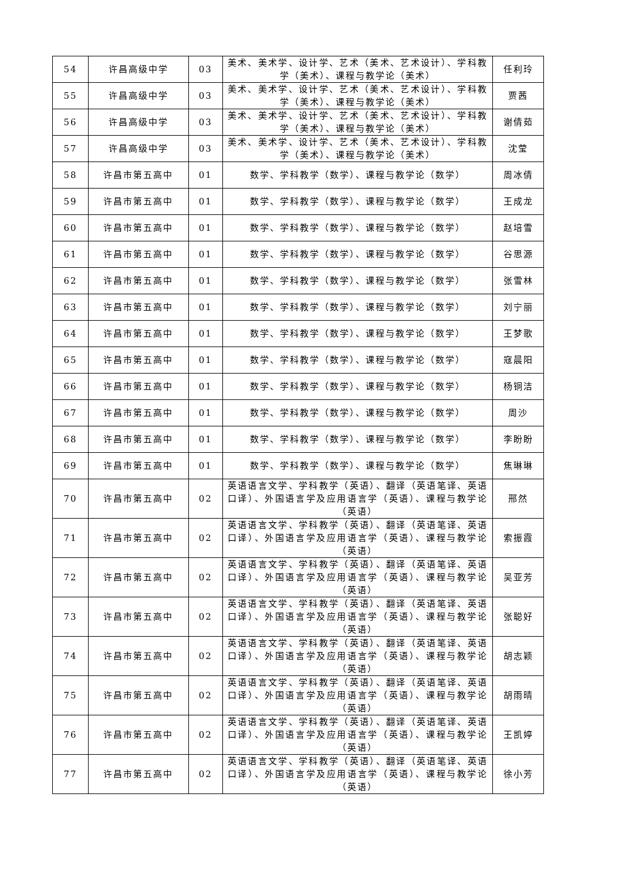| 54 | 许昌高级中学 | 03 | 美术、美术学、设计学、艺术（美术、艺术设计）、学科教学（美术）、课程与教学论（美术） | 任利玲 |
| 55 | 许昌高级中学 | 03 | 美术、美术学、设计学、艺术（美术、艺术设计）、学科教学（美术）、课程与教学论（美术） | 贾茜 |
| 56 | 许昌高级中学 | 03 | 美术、美术学、设计学、艺术（美术、艺术设计）、学科教学（美术）、课程与教学论（美术） | 谢倩茹 |
| 57 | 许昌高级中学 | 03 | 美术、美术学、设计学、艺术（美术、艺术设计）、学科教学（美术）、课程与教学论（美术） | 沈莹 |
| 58 | 许昌市第五高中 | 01 | 数学、学科教学（数学）、课程与教学论（数学） | 周冰倩 |
| 59 | 许昌市第五高中 | 01 | 数学、学科教学（数学）、课程与教学论（数学） | 王成龙 |
| 60 | 许昌市第五高中 | 01 | 数学、学科教学（数学）、课程与教学论（数学） | 赵培雪 |
| 61 | 许昌市第五高中 | 01 | 数学、学科教学（数学）、课程与教学论（数学） | 谷思源 |
| 62 | 许昌市第五高中 | 01 | 数学、学科教学（数学）、课程与教学论（数学） | 张雪林 |
| 63 | 许昌市第五高中 | 01 | 数学、学科教学（数学）、课程与教学论（数学） | 刘宁丽 |
| 64 | 许昌市第五高中 | 01 | 数学、学科教学（数学）、课程与教学论（数学） | 王梦歌 |
| 65 | 许昌市第五高中 | 01 | 数学、学科教学（数学）、课程与教学论（数学） | 寇晨阳 |
| 66 | 许昌市第五高中 | 01 | 数学、学科教学（数学）、课程与教学论（数学） | 杨铜洁 |
| 67 | 许昌市第五高中 | 01 | 数学、学科教学（数学）、课程与教学论（数学） | 周沙 |
| 68 | 许昌市第五高中 | 01 | 数学、学科教学（数学）、课程与教学论（数学） | 李盼盼 |
| 69 | 许昌市第五高中 | 01 | 数学、学科教学（数学）、课程与教学论（数学） | 焦琳琳 |
| 70 | 许昌市第五高中 | 02 | 英语语言文学、学科教学（英语）、翻译（英语笔译、英语口译）、外国语言学及应用语言学（英语）、课程与教学论（英语） | 邢然 |
| 71 | 许昌市第五高中 | 02 | 英语语言文学、学科教学（英语）、翻译（英语笔译、英语口译）、外国语言学及应用语言学（英语）、课程与教学论（英语） | 索振霞 |
| 72 | 许昌市第五高中 | 02 | 英语语言文学、学科教学（英语）、翻译（英语笔译、英语口译）、外国语言学及应用语言学（英语）、课程与教学论（英语） | 吴亚芳 |
| 73 | 许昌市第五高中 | 02 | 英语语言文学、学科教学（英语）、翻译（英语笔译、英语口译）、外国语言学及应用语言学（英语）、课程与教学论（英语） | 张聪好 |
| 74 | 许昌市第五高中 | 02 | 英语语言文学、学科教学（英语）、翻译（英语笔译、英语口译）、外国语言学及应用语言学（英语）、课程与教学论（英语） | 胡志颖 |
| 75 | 许昌市第五高中 | 02 | 英语语言文学、学科教学（英语）、翻译（英语笔译、英语口译）、外国语言学及应用语言学（英语）、课程与教学论（英语） | 胡雨晴 |
| 76 | 许昌市第五高中 | 02 | 英语语言文学、学科教学（英语）、翻译（英语笔译、英语口译）、外国语言学及应用语言学（英语）、课程与教学论（英语） | 王凯婷 |
| 77 | 许昌市第五高中 | 02 | 英语语言文学、学科教学（英语）、翻译（英语笔译、英语口译）、外国语言学及应用语言学（英语）、课程与教学论（英语） | 徐小芳 |